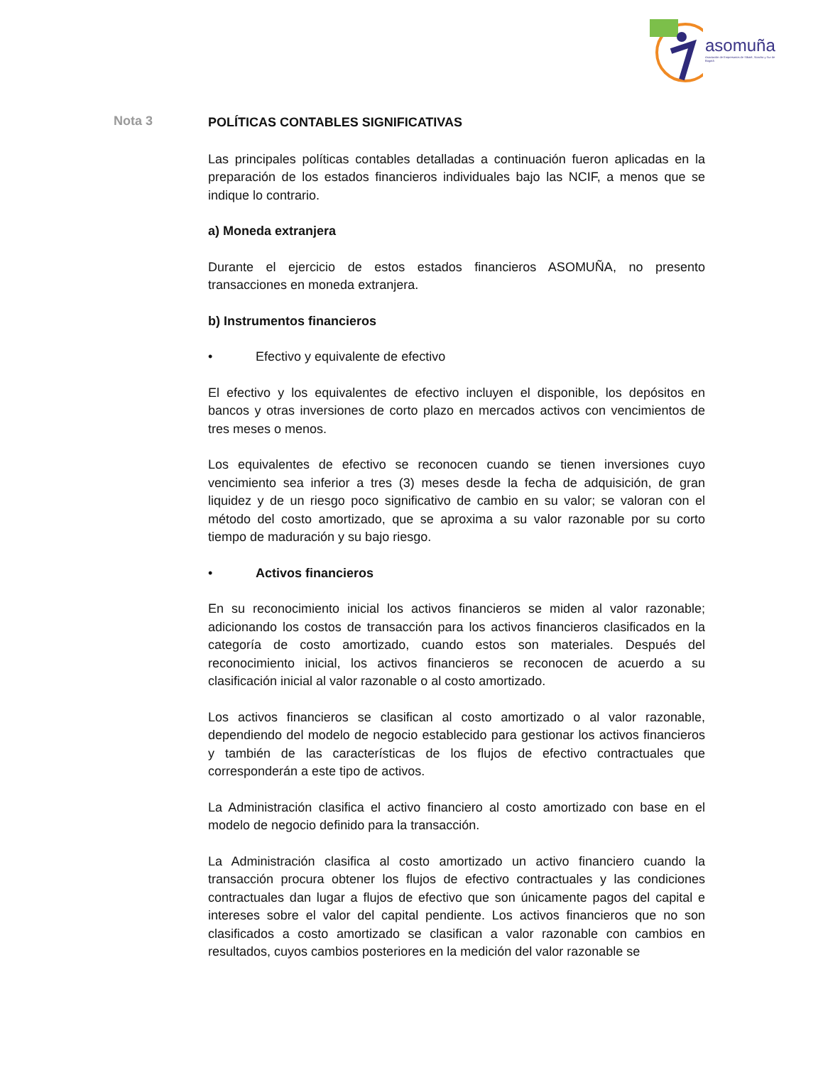asomuña
Asociación de Empresarios de Sibaté, Soacha y Sur de Bogotá
Nota 3
POLÍTICAS CONTABLES SIGNIFICATIVAS
Las principales políticas contables detalladas a continuación fueron aplicadas en la preparación de los estados financieros individuales bajo las NCIF, a menos que se indique lo contrario.
a) Moneda extranjera
Durante el ejercicio de estos estados financieros ASOMUÑA, no presento transacciones en moneda extranjera.
b) Instrumentos financieros
• Efectivo y equivalente de efectivo
El efectivo y los equivalentes de efectivo incluyen el disponible, los depósitos en bancos y otras inversiones de corto plazo en mercados activos con vencimientos de tres meses o menos.
Los equivalentes de efectivo se reconocen cuando se tienen inversiones cuyo vencimiento sea inferior a tres (3) meses desde la fecha de adquisición, de gran liquidez y de un riesgo poco significativo de cambio en su valor; se valoran con el método del costo amortizado, que se aproxima a su valor razonable por su corto tiempo de maduración y su bajo riesgo.
• Activos financieros
En su reconocimiento inicial los activos financieros se miden al valor razonable; adicionando los costos de transacción para los activos financieros clasificados en la categoría de costo amortizado, cuando estos son materiales. Después del reconocimiento inicial, los activos financieros se reconocen de acuerdo a su clasificación inicial al valor razonable o al costo amortizado.
Los activos financieros se clasifican al costo amortizado o al valor razonable, dependiendo del modelo de negocio establecido para gestionar los activos financieros y también de las características de los flujos de efectivo contractuales que corresponderán a este tipo de activos.
La Administración clasifica el activo financiero al costo amortizado con base en el modelo de negocio definido para la transacción.
La Administración clasifica al costo amortizado un activo financiero cuando la transacción procura obtener los flujos de efectivo contractuales y las condiciones contractuales dan lugar a flujos de efectivo que son únicamente pagos del capital e intereses sobre el valor del capital pendiente. Los activos financieros que no son clasificados a costo amortizado se clasifican a valor razonable con cambios en resultados, cuyos cambios posteriores en la medición del valor razonable se